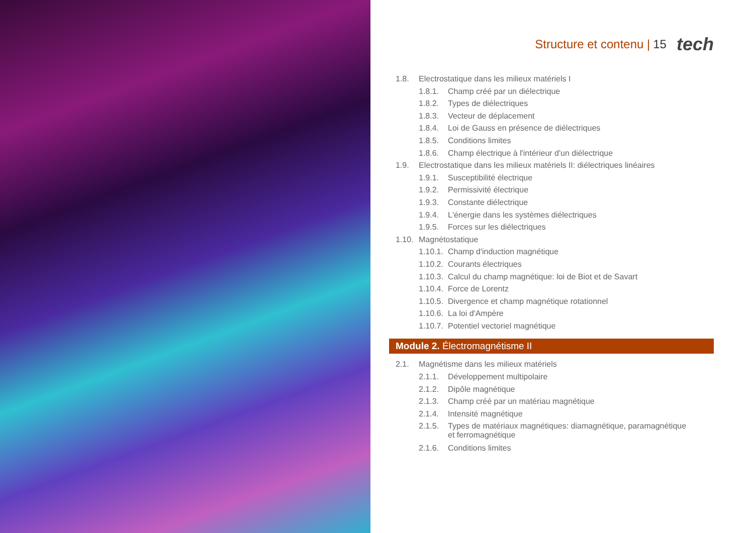Structure et contenu | 15 tech
1.8. Electrostatique dans les milieux matériels I
1.8.1. Champ créé par un diélectrique
1.8.2. Types de diélectriques
1.8.3. Vecteur de déplacement
1.8.4. Loi de Gauss en présence de diélectriques
1.8.5. Conditions limites
1.8.6. Champ électrique à l'intérieur d'un diélectrique
1.9. Electrostatique dans les milieux matériels II: diélectriques linéaires
1.9.1. Susceptibilité électrique
1.9.2. Permissivité électrique
1.9.3. Constante diélectrique
1.9.4. L'énergie dans les systèmes diélectriques
1.9.5. Forces sur les diélectriques
1.10. Magnétostatique
1.10.1. Champ d'induction magnétique
1.10.2. Courants électriques
1.10.3. Calcul du champ magnétique: loi de Biot et de Savart
1.10.4. Force de Lorentz
1.10.5. Divergence et champ magnétique rotationnel
1.10.6. La loi d'Ampère
1.10.7. Potentiel vectoriel magnétique
Module 2. Électromagnétisme II
2.1. Magnétisme dans les milieux matériels
2.1.1. Développement multipolaire
2.1.2. Dipôle magnétique
2.1.3. Champ créé par un matériau magnétique
2.1.4. Intensité magnétique
2.1.5. Types de matériaux magnétiques: diamagnétique, paramagnétique
et ferromagnétique
2.1.6. Conditions limites